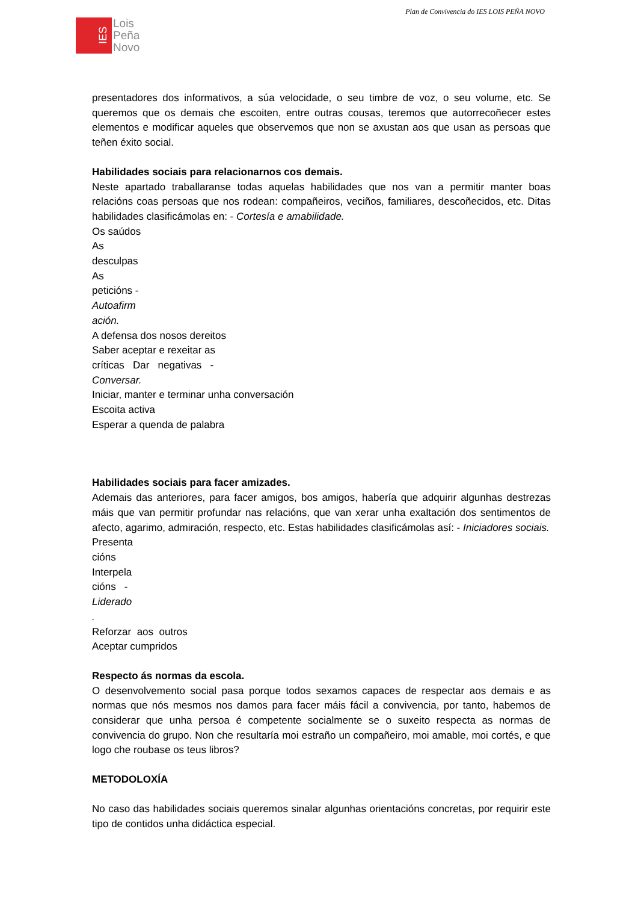Plan de Convivencia do IES LOIS PEÑA NOVO
IES
Lois
Peña
Novo
presentadores dos informativos, a súa velocidade, o seu timbre de voz, o seu volume, etc. Se queremos que os demais che escoiten, entre outras cousas, teremos que autorrecoñecer estes elementos e modificar aqueles que observemos que non se axustan aos que usan as persoas que teñen éxito social.
Habilidades sociais para relacionarnos cos demais.
Neste apartado traballaranse todas aquelas habilidades que nos van a permitir manter boas relacións coas persoas que nos rodean: compañeiros, veciños, familiares, descoñecidos, etc. Ditas habilidades clasificámolas en: - Cortesía e amabilidade.
Os saúdos
As
desculpas
As
peticións -
Autoafirm
ación.
A defensa dos nosos dereitos
Saber aceptar e rexeitar as
críticas Dar negativas -
Conversar.
Iniciar, manter e terminar unha conversación
Escoita activa
Esperar a quenda de palabra
Habilidades sociais para facer amizades.
Ademais das anteriores, para facer amigos, bos amigos, habería que adquirir algunhas destrezas máis que van permitir profundar nas relacións, que van xerar unha exaltación dos sentimentos de afecto, agarimo, admiración, respecto, etc. Estas habilidades clasificámolas así: - Iniciadores sociais.
Presenta
cións
Interpela
cións -
Liderado
.
Reforzar aos outros
Aceptar cumpridos
Respecto ás normas da escola.
O desenvolvemento social pasa porque todos sexamos capaces de respectar aos demais e as normas que nós mesmos nos damos para facer máis fácil a convivencia, por tanto, habemos de considerar que unha persoa é competente socialmente se o suxeito respecta as normas de convivencia do grupo. Non che resultaría moi estraño un compañeiro, moi amable, moi cortés, e que logo che roubase os teus libros?
METODOLOXÍA
No caso das habilidades sociais queremos sinalar algunhas orientacións concretas, por requirir este tipo de contidos unha didáctica especial.